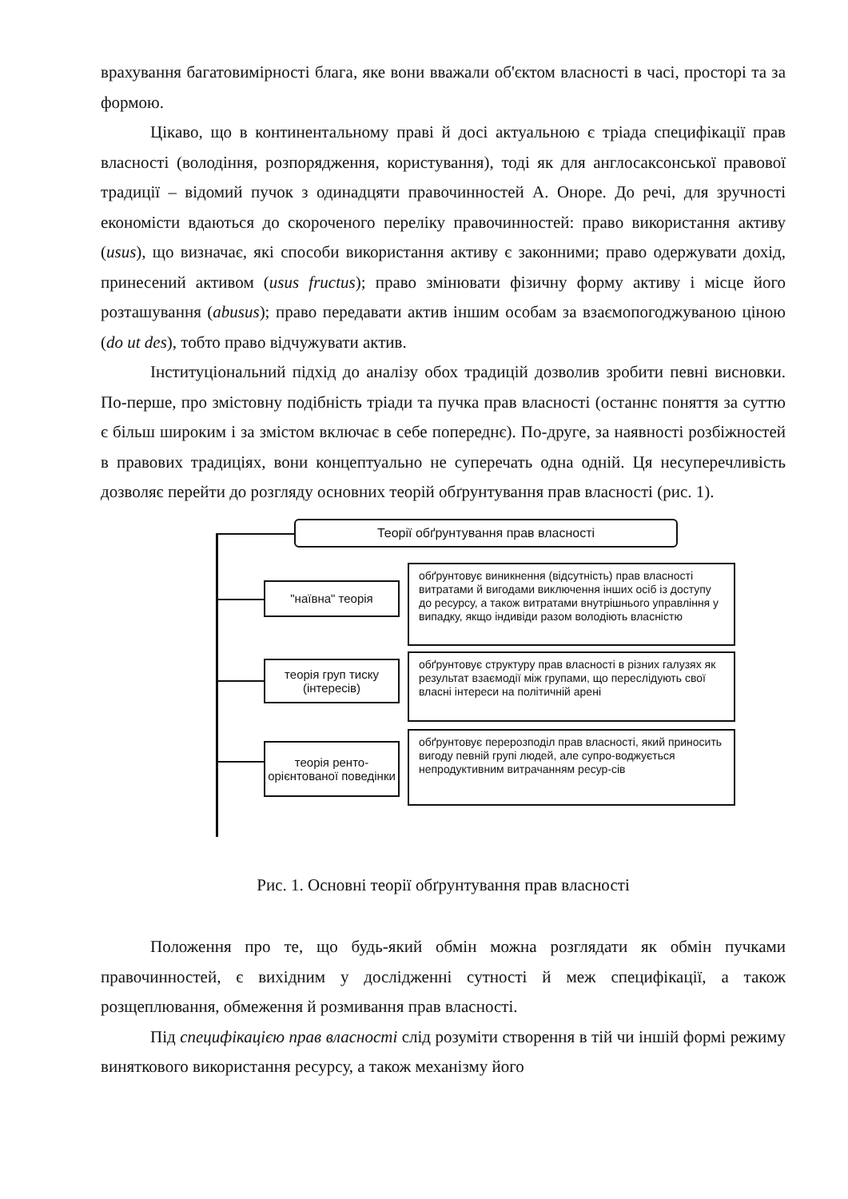врахування багатовимірності блага, яке вони вважали об'єктом власності в часі, просторі та за формою.
Цікаво, що в континентальному праві й досі актуальною є тріада специфікації прав власності (володіння, розпорядження, користування), тоді як для англосаксонської правової традиції – відомий пучок з одинадцяти правочинностей А. Оноре. До речі, для зручності економісти вдаються до скороченого переліку правочинностей: право використання активу (usus), що визначає, які способи використання активу є законними; право одержувати дохід, принесений активом (usus fructus); право змінювати фізичну форму активу і місце його розташування (abusus); право передавати актив іншим особам за взаємопогоджуваною ціною (do ut des), тобто право відчужувати актив.
Інституціональний підхід до аналізу обох традицій дозволив зробити певні висновки. По-перше, про змістовну подібність тріади та пучка прав власності (останнє поняття за суттю є більш широким і за змістом включає в себе попереднє). По-друге, за наявності розбіжностей в правових традиціях, вони концептуально не суперечать одна одній. Ця несуперечливість дозволяє перейти до розгляду основних теорій обґрунтування прав власності (рис. 1).
Теорії обґрунтування прав власності
"наївна" теорія
обґрунтовує виникнення (відсутність) прав власності витратами й вигодами виключення інших осіб із доступу до ресурсу, а також витратами внутрішнього управління у випадку, якщо індивіди разом володіють власністю
теорія груп тиску (інтересів)
обґрунтовує структуру прав власності в різних галузях як результат взаємодії між групами, що переслідують свої власні інтереси на політичній арені
теорія ренто-орієнтованої поведінки
обґрунтовує перерозподіл прав власності, який приносить вигоду певній групі людей, але супро-воджується непродуктивним витрачанням ресур-сів
Рис. 1. Основні теорії обґрунтування прав власності
Положення про те, що будь-який обмін можна розглядати як обмін пучками правочинностей, є вихідним у дослідженні сутності й меж специфікації, а також розщеплювання, обмеження й розмивання прав власності.
Під специфікацією прав власності слід розуміти створення в тій чи іншій формі режиму виняткового використання ресурсу, а також механізму його